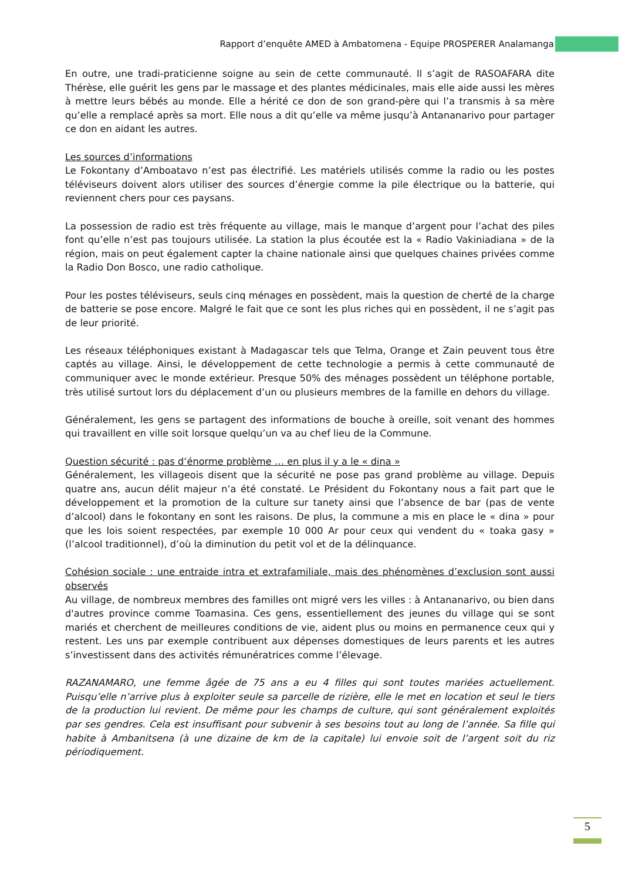Rapport d’enquête AMED à Ambatomena - Equipe PROSPERER Analamanga
En outre, une tradi-praticienne soigne au sein de cette communauté. Il s’agit de RASOAFARA dite Thérèse, elle guérit les gens par le massage et des plantes médicinales, mais elle aide aussi les mères à mettre leurs bébés au monde. Elle a hérité ce don de son grand-père qui l’a transmis à sa mère qu’elle a remplacé après sa mort. Elle nous a dit qu’elle va même jusqu’à Antananarivo pour partager ce don en aidant les autres.
Les sources d’informations
Le Fokontany d’Amboatavo n’est pas électrifié. Les matériels utilisés comme la radio ou les postes téléviseurs doivent alors utiliser des sources d’énergie comme la pile électrique ou la batterie, qui reviennent chers pour ces paysans.
La possession de radio est très fréquente au village, mais le manque d’argent pour l’achat des piles font qu’elle n’est pas toujours utilisée. La station la plus écoutée est la « Radio Vakiniadiana » de la région, mais on peut également capter la chaine nationale ainsi que quelques chaines privées comme la Radio Don Bosco, une radio catholique.
Pour les postes téléviseurs, seuls cinq ménages en possèdent, mais la question de cherté de la charge de batterie se pose encore. Malgré le fait que ce sont les plus riches qui en possèdent, il ne s’agit pas de leur priorité.
Les réseaux téléphoniques existant à Madagascar tels que Telma, Orange et Zain peuvent tous être captés au village. Ainsi, le développement de cette technologie a permis à cette communauté de communiquer avec le monde extérieur. Presque 50% des ménages possèdent un téléphone portable, très utilisé surtout lors du déplacement d’un ou plusieurs membres de la famille en dehors du village.
Généralement, les gens se partagent des informations de bouche à oreille, soit venant des hommes qui travaillent en ville soit lorsque quelqu’un va au chef lieu de la Commune.
Question sécurité : pas d’énorme problème … en plus il y a le « dina »
Généralement, les villageois disent que la sécurité ne pose pas grand problème au village. Depuis quatre ans, aucun délit majeur n’a été constaté. Le Président du Fokontany nous a fait part que le développement et la promotion de la culture sur tanety ainsi que l’absence de bar (pas de vente d’alcool) dans le fokontany en sont les raisons. De plus, la commune a mis en place le « dina » pour que les lois soient respectées, par exemple 10 000 Ar pour ceux qui vendent du « toaka gasy » (l’alcool traditionnel), d’où la diminution du petit vol et de la délinquance.
Cohésion sociale : une entraide intra et extrafamiliale, mais des phénomènes d’exclusion sont aussi observés
Au village, de nombreux membres des familles ont migré vers les villes : à Antananarivo, ou bien dans d'autres province comme Toamasina. Ces gens, essentiellement des jeunes du village qui se sont mariés et cherchent de meilleures conditions de vie, aident plus ou moins en permanence ceux qui y restent. Les uns par exemple contribuent aux dépenses domestiques de leurs parents et les autres s’investissent dans des activités rémunératrices comme l’élevage.
RAZANAMARO, une femme âgée de 75 ans a eu 4 filles qui sont toutes mariées actuellement. Puisqu’elle n’arrive plus à exploiter seule sa parcelle de rizière, elle le met en location et seul le tiers de la production lui revient. De même pour les champs de culture, qui sont généralement exploités par ses gendres. Cela est insuffisant pour subvenir à ses besoins tout au long de l’année. Sa fille qui habite à Ambanitsena (à une dizaine de km de la capitale) lui envoie soit de l’argent soit du riz périodiquement.
5